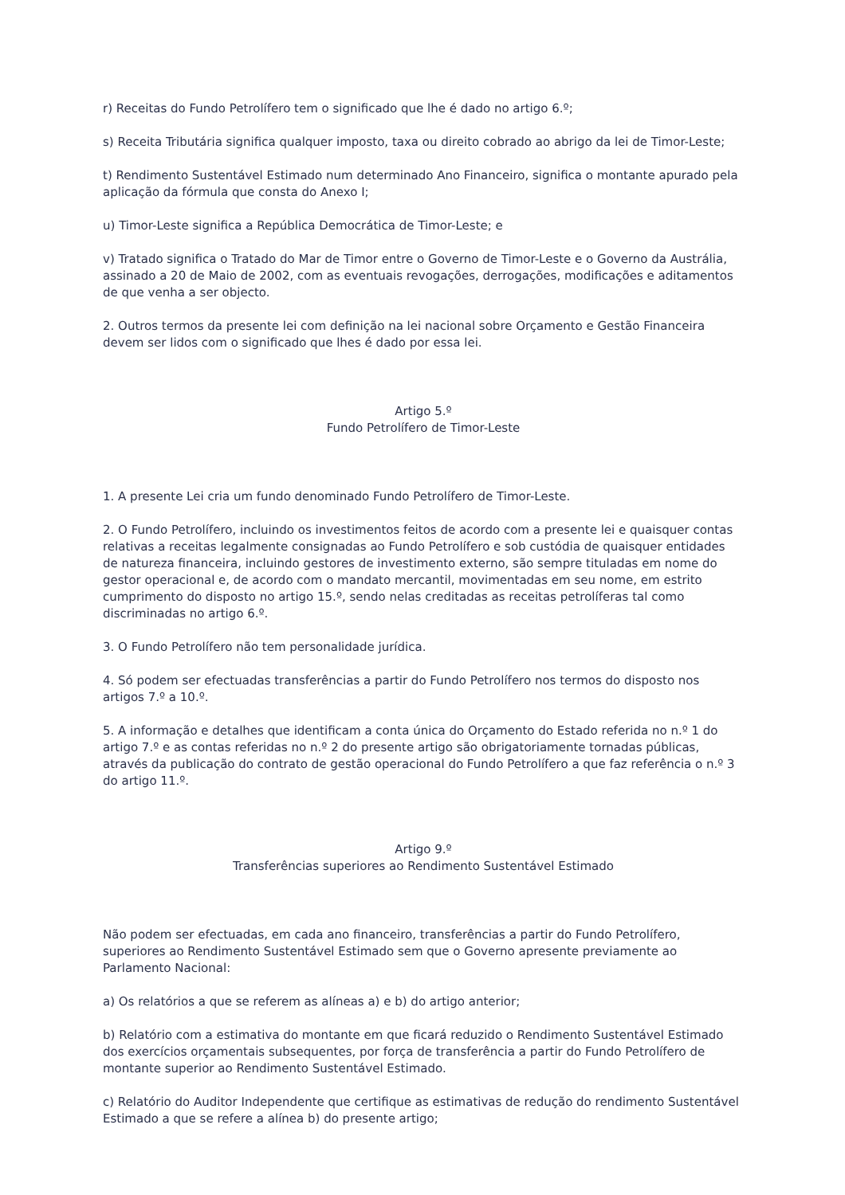r) Receitas do Fundo Petrolífero tem o significado que lhe é dado no artigo 6.º;
s) Receita Tributária significa qualquer imposto, taxa ou direito cobrado ao abrigo da lei de Timor-Leste;
t) Rendimento Sustentável Estimado num determinado Ano Financeiro, significa o montante apurado pela aplicação da fórmula que consta do Anexo I;
u) Timor-Leste significa a República Democrática de Timor-Leste; e
v) Tratado significa o Tratado do Mar de Timor entre o Governo de Timor-Leste e o Governo da Austrália, assinado a 20 de Maio de 2002, com as eventuais revogações, derrogações, modificações e aditamentos de que venha a ser objecto.
2. Outros termos da presente lei com definição na lei nacional sobre Orçamento e Gestão Financeira devem ser lidos com o significado que lhes é dado por essa lei.
Artigo 5.º
Fundo Petrolífero de Timor-Leste
1. A presente Lei cria um fundo denominado Fundo Petrolífero de Timor-Leste.
2. O Fundo Petrolífero, incluindo os investimentos feitos de acordo com a presente lei e quaisquer contas relativas a receitas legalmente consignadas ao Fundo Petrolífero e sob custódia de quaisquer entidades de natureza financeira, incluindo gestores de investimento externo, são sempre tituladas em nome do gestor operacional e, de acordo com o mandato mercantil, movimentadas em seu nome, em estrito cumprimento do disposto no artigo 15.º, sendo nelas creditadas as receitas petrolíferas tal como discriminadas no artigo 6.º.
3. O Fundo Petrolífero não tem personalidade jurídica.
4. Só podem ser efectuadas transferências a partir do Fundo Petrolífero nos termos do disposto nos artigos 7.º a 10.º.
5. A informação e detalhes que identificam a conta única do Orçamento do Estado referida no n.º 1 do artigo 7.º e as contas referidas no n.º 2 do presente artigo são obrigatoriamente tornadas públicas, através da publicação do contrato de gestão operacional do Fundo Petrolífero a que faz referência o n.º 3 do artigo 11.º.
Artigo 9.º
Transferências superiores ao Rendimento Sustentável Estimado
Não podem ser efectuadas, em cada ano financeiro, transferências a partir do Fundo Petrolífero, superiores ao Rendimento Sustentável Estimado sem que o Governo apresente previamente ao Parlamento Nacional:
a) Os relatórios a que se referem as alíneas a) e b) do artigo anterior;
b) Relatório com a estimativa do montante em que ficará reduzido o Rendimento Sustentável Estimado dos exercícios orçamentais subsequentes, por força de transferência a partir do Fundo Petrolífero de montante superior ao Rendimento Sustentável Estimado.
c) Relatório do Auditor Independente que certifique as estimativas de redução do rendimento Sustentável Estimado a que se refere a alínea b) do presente artigo;